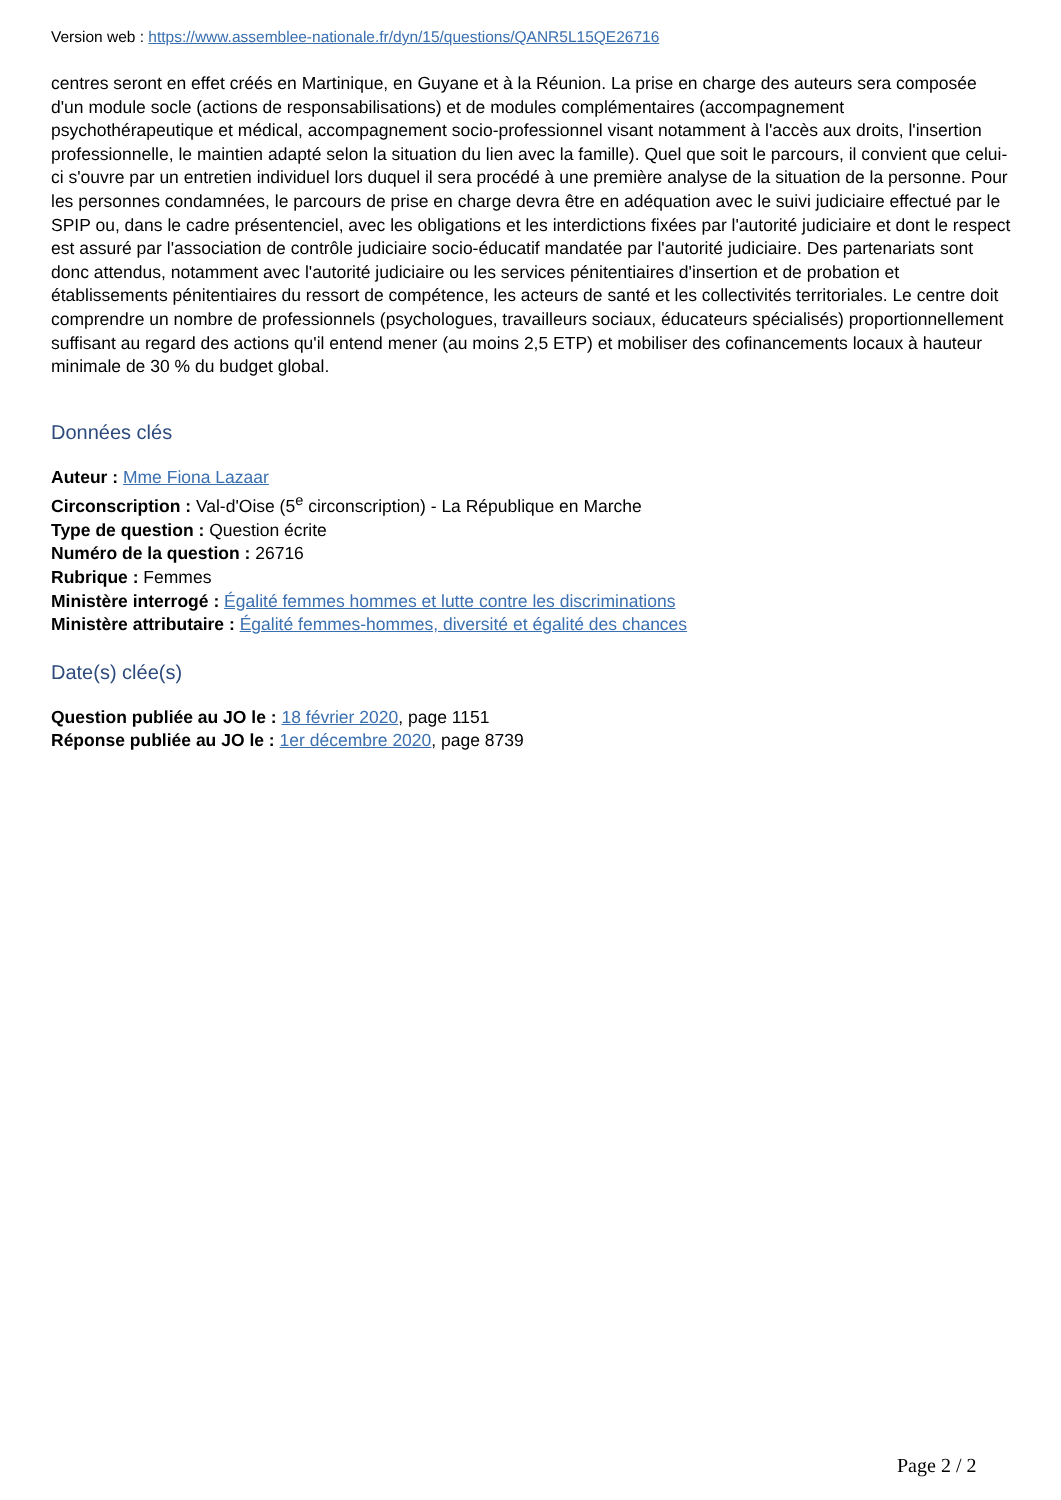Version web : https://www.assemblee-nationale.fr/dyn/15/questions/QANR5L15QE26716
centres seront en effet créés en Martinique, en Guyane et à la Réunion. La prise en charge des auteurs sera composée d'un module socle (actions de responsabilisations) et de modules complémentaires (accompagnement psychothérapeutique et médical, accompagnement socio-professionnel visant notamment à l'accès aux droits, l'insertion professionnelle, le maintien adapté selon la situation du lien avec la famille). Quel que soit le parcours, il convient que celui-ci s'ouvre par un entretien individuel lors duquel il sera procédé à une première analyse de la situation de la personne. Pour les personnes condamnées, le parcours de prise en charge devra être en adéquation avec le suivi judiciaire effectué par le SPIP ou, dans le cadre présentenciel, avec les obligations et les interdictions fixées par l'autorité judiciaire et dont le respect est assuré par l'association de contrôle judiciaire socio-éducatif mandatée par l'autorité judiciaire. Des partenariats sont donc attendus, notamment avec l'autorité judiciaire ou les services pénitentiaires d'insertion et de probation et établissements pénitentiaires du ressort de compétence, les acteurs de santé et les collectivités territoriales. Le centre doit comprendre un nombre de professionnels (psychologues, travailleurs sociaux, éducateurs spécialisés) proportionnellement suffisant au regard des actions qu'il entend mener (au moins 2,5 ETP) et mobiliser des cofinancements locaux à hauteur minimale de 30 % du budget global.
Données clés
Auteur : Mme Fiona Lazaar
Circonscription : Val-d'Oise (5<sup>e</sup> circonscription) - La République en Marche
Type de question : Question écrite
Numéro de la question : 26716
Rubrique : Femmes
Ministère interrogé : Égalité femmes hommes et lutte contre les discriminations
Ministère attributaire : Égalité femmes-hommes, diversité et égalité des chances
Date(s) clée(s)
Question publiée au JO le : 18 février 2020, page 1151
Réponse publiée au JO le : 1er décembre 2020, page 8739
Page 2 / 2